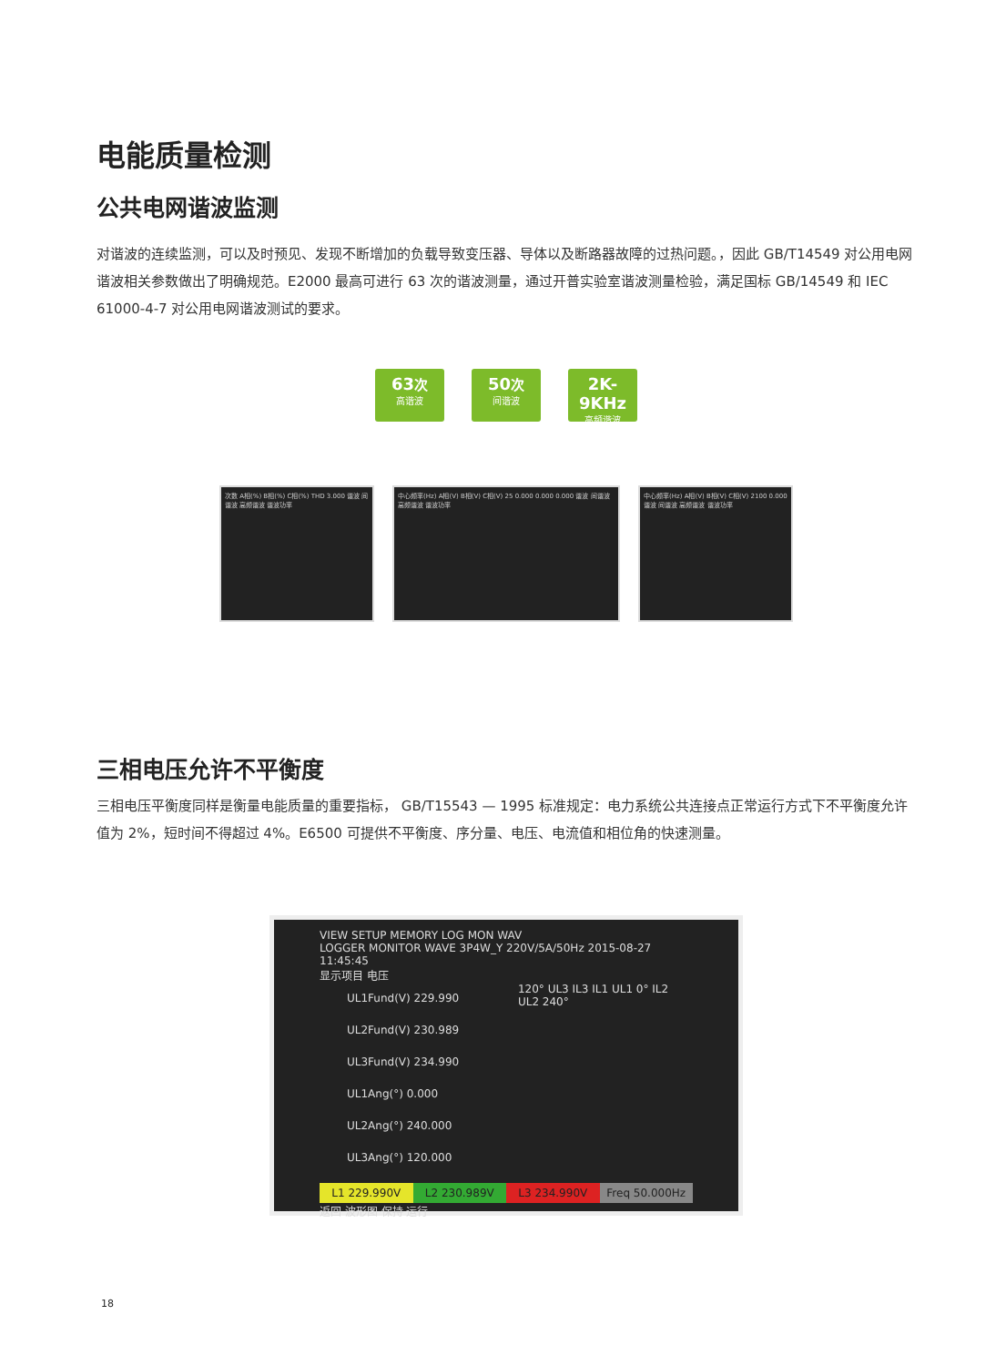电能质量检测
公共电网谐波监测
对谐波的连续监测，可以及时预见、发现不断增加的负载导致变压器、导体以及断路器故障的过热问题。，因此 GB/T14549 对公用电网谐波相关参数做出了明确规范。E2000 最高可进行 63 次的谐波测量，通过开普实验室谐波测量检验，满足国标 GB/14549 和 IEC 61000-4-7 对公用电网谐波测试的要求。
63次
高谐波
50次
间谐波
2K-9KHz
高频谐波
次数 A相(%) B相(%) C相(%) THD 3.000 谐波 间谐波 高频谐波 谐波功率
中心频率(Hz) A相(V) B相(V) C相(V) 25 0.000 0.000 0.000 谐波 间谐波 高频谐波 谐波功率
中心频率(Hz) A相(V) B相(V) C相(V) 2100 0.000 谐波 间谐波 高频谐波 谐波功率
三相电压允许不平衡度
三相电压平衡度同样是衡量电能质量的重要指标， GB/T15543 — 1995 标准规定：电力系统公共连接点正常运行方式下不平衡度允许值为 2%，短时间不得超过 4%。E6500 可提供不平衡度、序分量、电压、电流值和相位角的快速测量。
VIEW SETUP MEMORY LOG MON WAV
LOGGER MONITOR WAVE 3P4W_Y 220V/5A/50Hz 2015-08-27 11:45:45
显示项目 电压
UL1Fund(V) 229.990
UL2Fund(V) 230.989
UL3Fund(V) 234.990
UL1Ang(°) 0.000
UL2Ang(°) 240.000
UL3Ang(°) 120.000
120° UL3 IL3 IL1 UL1 0° IL2 UL2 240°
L1 229.990V L2 230.989V L3 234.990V Freq 50.000Hz
返回 波形图 保持 运行
18